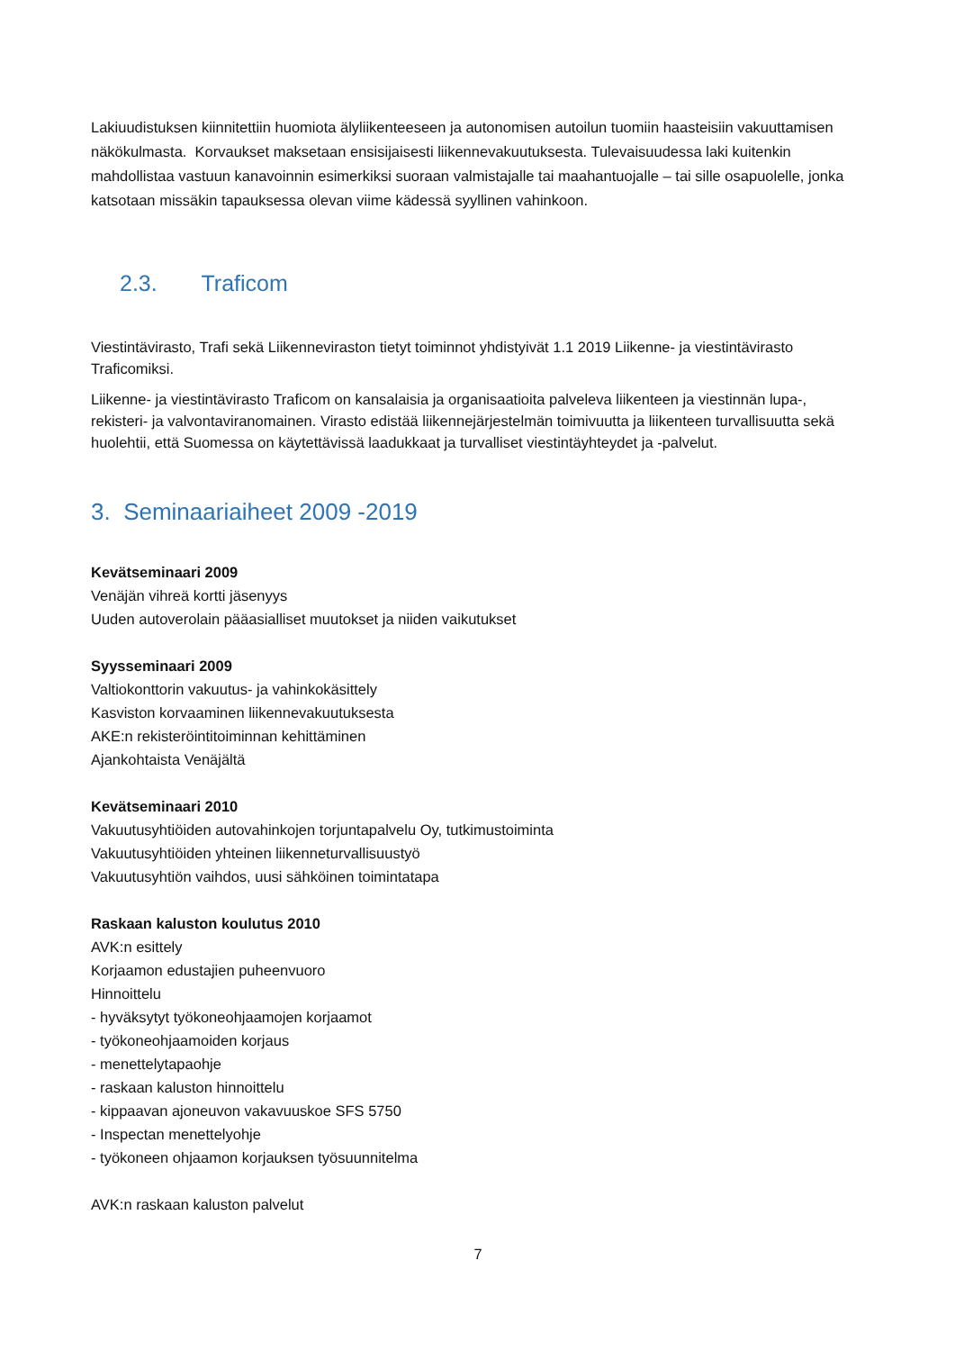Lakiuudistuksen kiinnitettiin huomiota älyliikenteeseen ja autonomisen autoilun tuomiin haasteisiin vakuuttamisen näkökulmasta. Korvaukset maksetaan ensisijaisesti liikennevakuutuksesta. Tulevaisuudessa laki kuitenkin mahdollistaa vastuun kanavoinnin esimerkiksi suoraan valmistajalle tai maahantuojalle – tai sille osapuolelle, jonka katsotaan missäkin tapauksessa olevan viime kädessä syyllinen vahinkoon.
2.3. Traficom
Viestintävirasto, Trafi sekä Liikenneviraston tietyt toiminnot yhdistyivät 1.1 2019 Liikenne- ja viestintävirasto Traficomiksi.
Liikenne- ja viestintävirasto Traficom on kansalaisia ja organisaatioita palveleva liikenteen ja viestinnän lupa-, rekisteri- ja valvontaviranomainen. Virasto edistää liikennejärjestelmän toimivuutta ja liikenteen turvallisuutta sekä huolehtii, että Suomessa on käytettävissä laadukkaat ja turvalliset viestintäyhteydet ja -palvelut.
3. Seminaariaiheet 2009 -2019
Kevätseminaari 2009
Venäjän vihreä kortti jäsenyys
Uuden autoverolain pääasialliset muutokset ja niiden vaikutukset
Syysseminaari 2009
Valtiokonttorin vakuutus- ja vahinkokäsittely
Kasviston korvaaminen liikennevakuutuksesta
AKE:n rekisteröintitoiminnan kehittäminen
Ajankohtaista Venäjältä
Kevätseminaari 2010
Vakuutusyhtiöiden autovahinkojen torjuntapalvelu Oy, tutkimustoiminta
Vakuutusyhtiöiden yhteinen liikenneturvallisuustyö
Vakuutusyhtiön vaihdos, uusi sähköinen toimintatapa
Raskaan kaluston koulutus 2010
AVK:n esittely
Korjaamon edustajien puheenvuoro
Hinnoittelu
- hyväksytyt työkoneohjaamojen korjaamot
- työkoneohjaamoiden korjaus
- menettelytapaohje
- raskaan kaluston hinnoittelu
- kippaavan ajoneuvon vakavuuskoe SFS 5750
- Inspectan menettelyohje
- työkoneen ohjaamon korjauksen työsuunnitelma
AVK:n raskaan kaluston palvelut
7